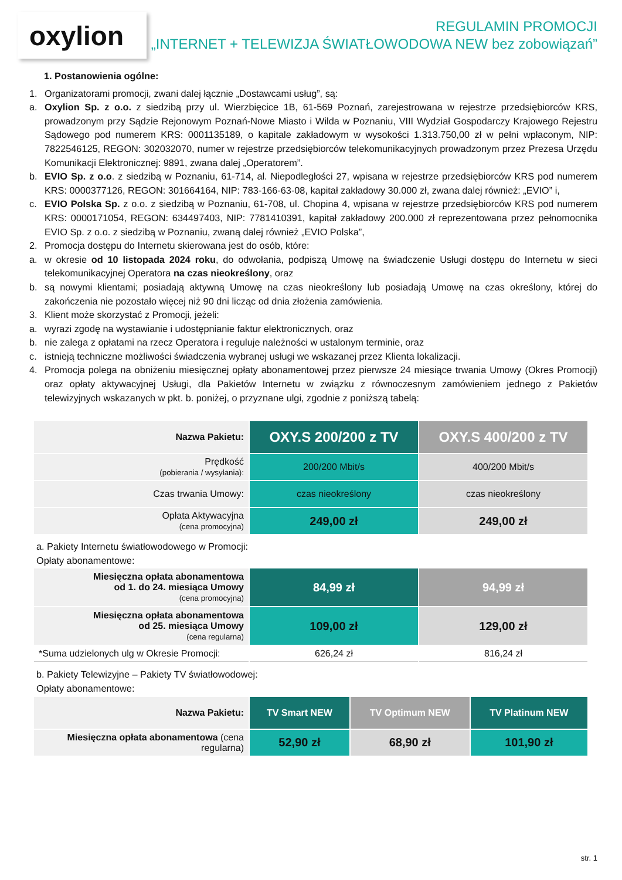oxylion
REGULAMIN PROMOCJI
„INTERNET + TELEWIZJA ŚWIATŁOWODOWA NEW bez zobowiązań”
1. Postanowienia ogólne:
1. Organizatorami promocji, zwani dalej łącznie „Dostawcami usług”, są:
a. Oxylion Sp. z o.o. z siedzibą przy ul. Wierzbięcice 1B, 61-569 Poznań, zarejestrowana w rejestrze przedsiębiorców KRS, prowadzonym przy Sądzie Rejonowym Poznań-Nowe Miasto i Wilda w Poznaniu, VIII Wydział Gospodarczy Krajowego Rejestru Sądowego pod numerem KRS: 0001135189, o kapitale zakładowym w wysokości 1.313.750,00 zł w pełni wpłaconym, NIP: 7822546125, REGON: 302032070, numer w rejestrze przedsiębiorców telekomunikacyjnych prowadzonym przez Prezesa Urzędu Komunikacji Elektronicznej: 9891, zwana dalej „Operatorem”.
b. EVIO Sp. z o.o. z siedzibą w Poznaniu, 61-714, al. Niepodległości 27, wpisana w rejestrze przedsiębiorców KRS pod numerem KRS: 0000377126, REGON: 301664164, NIP: 783-166-63-08, kapitał zakładowy 30.000 zł, zwana dalej również: „EVIO” i,
c. EVIO Polska Sp. z o.o. z siedzibą w Poznaniu, 61-708, ul. Chopina 4, wpisana w rejestrze przedsiębiorców KRS pod numerem KRS: 0000171054, REGON: 634497403, NIP: 7781410391, kapitał zakładowy 200.000 zł reprezentowana przez pełnomocnika EVIO Sp. z o.o. z siedzibą w Poznaniu, zwaną dalej również „EVIO Polska”,
2. Promocja dostępu do Internetu skierowana jest do osób, które:
a. w okresie od 10 listopada 2024 roku, do odwołania, podpiszą Umowę na świadczenie Usługi dostępu do Internetu w sieci telekomunikacyjnej Operatora na czas nieokreślony, oraz
b. są nowymi klientami; posiadają aktywną Umowę na czas nieokreślony lub posiadają Umowę na czas określony, której do zakończenia nie pozostało więcej niż 90 dni licząc od dnia złożenia zamówienia.
3. Klient może skorzystać z Promocji, jeżeli:
a. wyrazi zgodę na wystawianie i udostępnianie faktur elektronicznych, oraz
b. nie zalega z opłatami na rzecz Operatora i reguluje należności w ustalonym terminie, oraz
c. istnieją techniczne możliwości świadczenia wybranej usługi we wskazanej przez Klienta lokalizacji.
4. Promocja polega na obniżeniu miesięcznej opłaty abonamentowej przez pierwsze 24 miesiące trwania Umowy (Okres Promocji) oraz opłaty aktywacyjnej Usługi, dla Pakietów Internetu w związku z równoczesnym zamówieniem jednego z Pakietów telewizyjnych wskazanych w pkt. b. poniżej, o przyznane ulgi, zgodnie z poniższą tabelą:
| Nazwa Pakietu: | OXY.S 200/200 z TV | OXY.S 400/200 z TV |
| Prędkość (pobierania / wysyłania): | 200/200 Mbit/s | 400/200 Mbit/s |
| Czas trwania Umowy: | czas nieokreślony | czas nieokreślony |
| Opłata Aktywacyjna (cena promocyjna) | 249,00 zł | 249,00 zł |
a. Pakiety Internetu światłowodowego w Promocji:
Opłaty abonamentowe:
| Miesięczna opłata abonamentowa od 1. do 24. miesiąca Umowy (cena promocyjna) | 84,99 zł | 94,99 zł |
| Miesięczna opłata abonamentowa od 25. miesiąca Umowy (cena regularna) | 109,00 zł | 129,00 zł |
| *Suma udzielonych ulg w Okresie Promocji: | 626,24 zł | 816,24 zł |
b. Pakiety Telewizyjne – Pakiety TV światłowodowej:
Opłaty abonamentowe:
| Nazwa Pakietu: | TV Smart NEW | TV Optimum NEW | TV Platinum NEW |
| Miesięczna opłata abonamentowa (cena regularna) | 52,90 zł | 68,90 zł | 101,90 zł |
str. 1